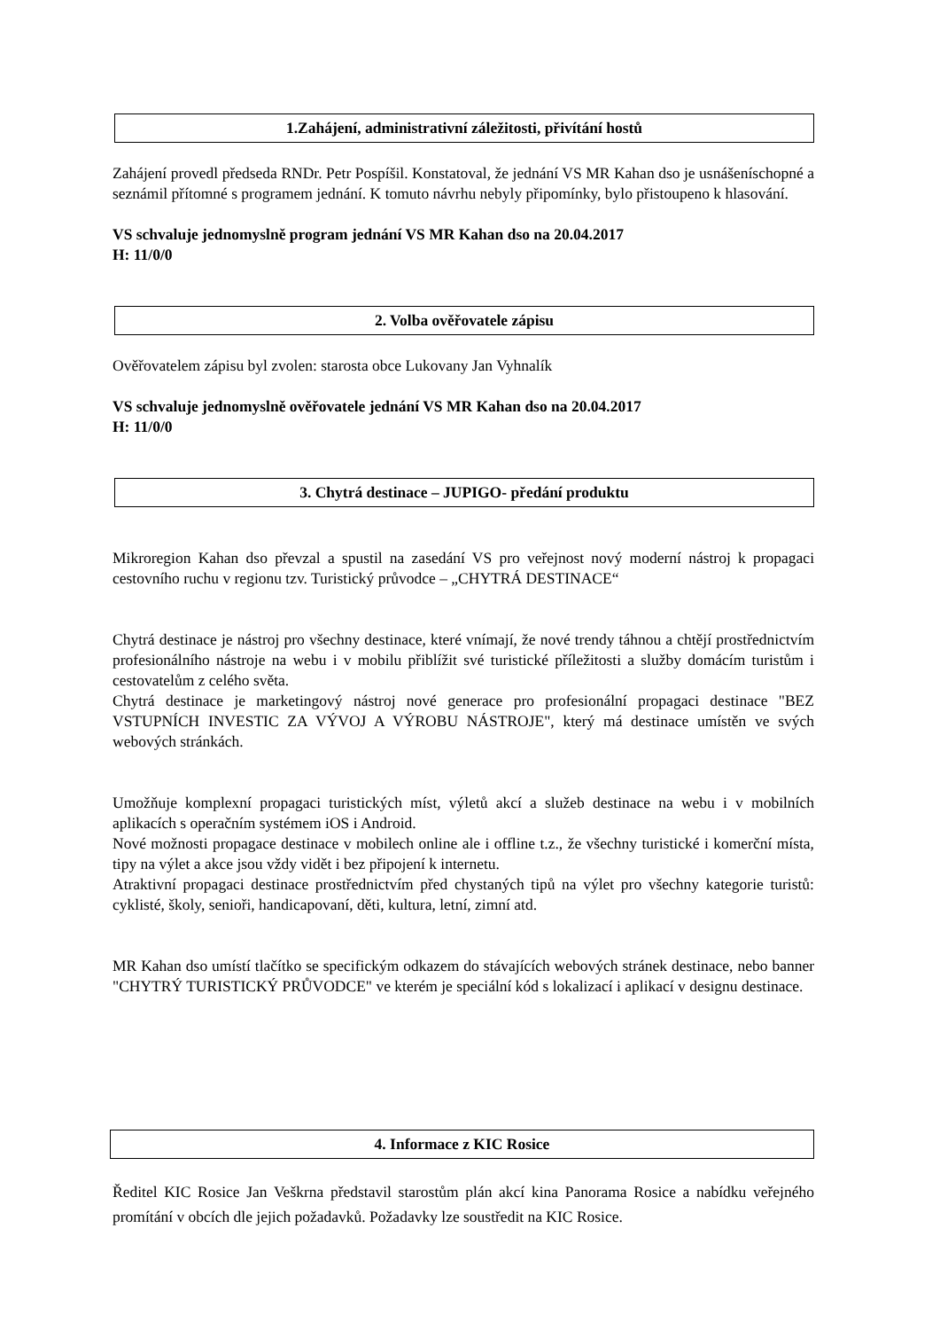1.Zahájení, administrativní záležitosti, přivítání hostů
Zahájení provedl předseda RNDr. Petr Pospíšil. Konstatoval, že jednání VS MR Kahan dso je usnášeníschopné a seznámil přítomné s programem jednání. K tomuto návrhu nebyly připomínky, bylo přistoupeno k hlasování.
VS schvaluje jednomyslně program jednání VS MR Kahan dso na 20.04.2017
H: 11/0/0
2. Volba ověřovatele zápisu
Ověřovatelem zápisu byl zvolen: starosta obce Lukovany Jan Vyhnalík
VS schvaluje jednomyslně ověřovatele jednání VS MR Kahan dso na 20.04.2017
H: 11/0/0
3. Chytrá destinace – JUPIGO- předání produktu
Mikroregion Kahan dso převzal a spustil na zasedání VS pro veřejnost nový moderní nástroj k propagaci cestovního ruchu v regionu tzv. Turistický průvodce – „CHYTRÁ DESTINACE“
Chytrá destinace je nástroj pro všechny destinace, které vnímají, že nové trendy táhnou a chtějí prostřednictvím profesionálního nástroje na webu i v mobilu přiblížit své turistické příležitosti a služby domácím turistům i cestovatelům z celého světa.
Chytrá destinace je marketingový nástroj nové generace pro profesionální propagaci destinace "BEZ VSTUPNÍCH INVESTIC ZA VÝVOJ A VÝROBU NÁSTROJE", který má destinace umístěn ve svých webových stránkách.
Umožňuje komplexní propagaci turistických míst, výletů akcí a služeb destinace na webu i v mobilních aplikacích s operačním systémem iOS i Android.
Nové možnosti propagace destinace v mobilech online ale i offline t.z., že všechny turistické i komerční místa, tipy na výlet a akce jsou vždy vidět i bez připojení k internetu.
Atraktivní propagaci destinace prostřednictvím před chystaných tipů na výlet pro všechny kategorie turistů: cyklisté, školy, senioři, handicapovaní, děti, kultura, letní, zimní atd.
MR Kahan dso umístí tlačítko se specifickým odkazem do stávajících webových stránek destinace, nebo banner "CHYTRÝ TURISTICKÝ PRŮVODCE" ve kterém je speciální kód s lokalizací i aplikací v designu destinace.
4. Informace z KIC Rosice
Ředitel KIC Rosice Jan Veškrna představil starostům plán akcí kina Panorama Rosice a nabídku veřejného promítání v obcích dle jejich požadavků. Požadavky lze soustředit na KIC Rosice.